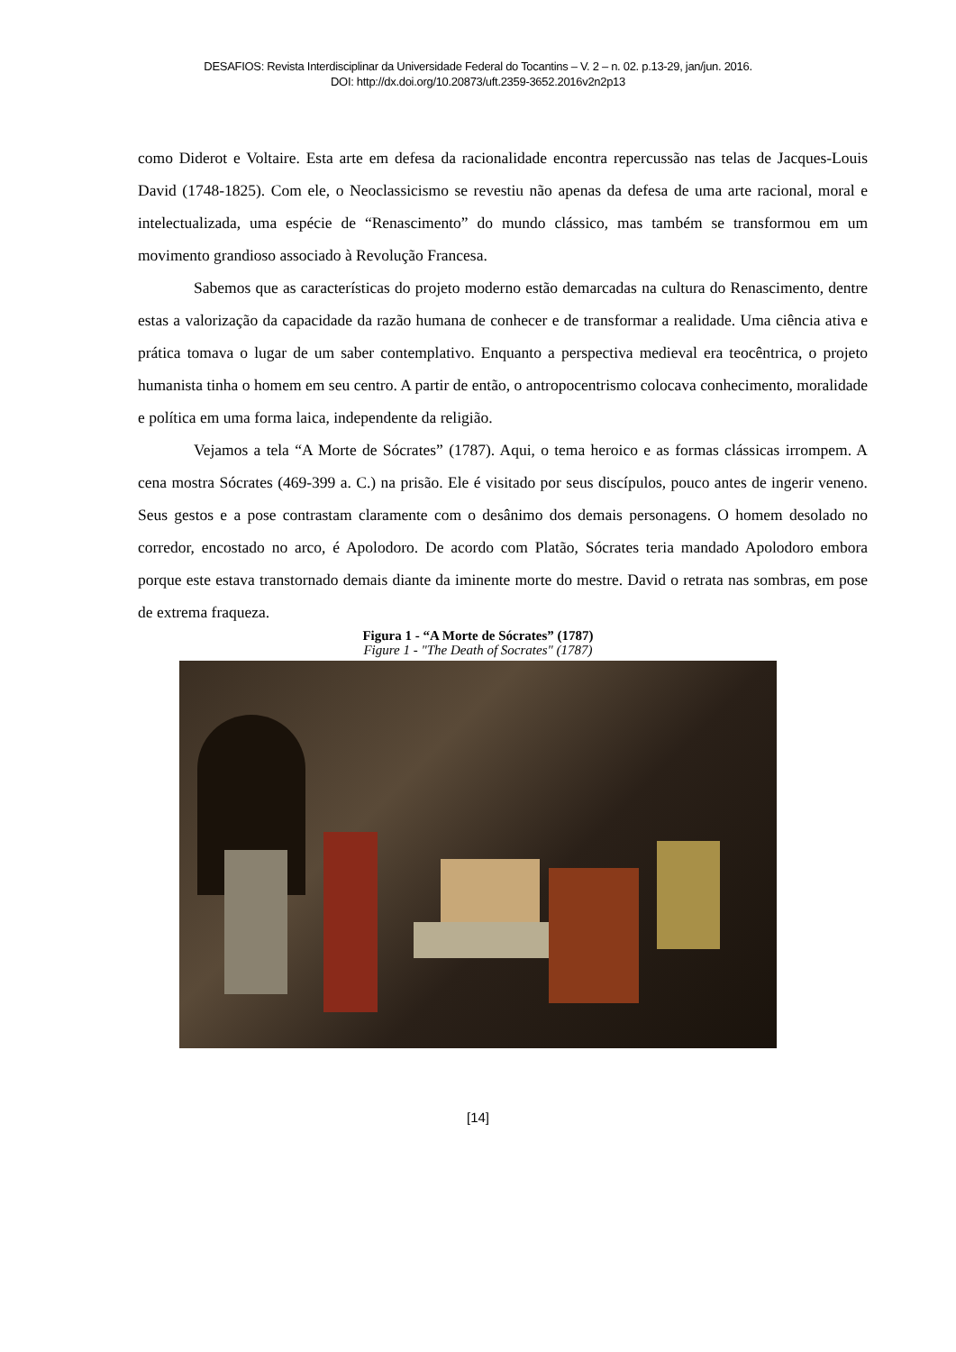DESAFIOS: Revista Interdisciplinar da Universidade Federal do Tocantins – V. 2 – n. 02. p.13-29, jan/jun. 2016.
DOI: http://dx.doi.org/10.20873/uft.2359-3652.2016v2n2p13
como Diderot e Voltaire. Esta arte em defesa da racionalidade encontra repercussão nas telas de Jacques-Louis David (1748-1825). Com ele, o Neoclassicismo se revestiu não apenas da defesa de uma arte racional, moral e intelectualizada, uma espécie de “Renascimento” do mundo clássico, mas também se transformou em um movimento grandioso associado à Revolução Francesa.
Sabemos que as características do projeto moderno estão demarcadas na cultura do Renascimento, dentre estas a valorização da capacidade da razão humana de conhecer e de transformar a realidade. Uma ciência ativa e prática tomava o lugar de um saber contemplativo. Enquanto a perspectiva medieval era teocêntrica, o projeto humanista tinha o homem em seu centro. A partir de então, o antropocentrismo colocava conhecimento, moralidade e política em uma forma laica, independente da religião.
Vejamos a tela “A Morte de Sócrates” (1787). Aqui, o tema heroico e as formas clássicas irrompem. A cena mostra Sócrates (469-399 a. C.) na prisão. Ele é visitado por seus discípulos, pouco antes de ingerir veneno. Seus gestos e a pose contrastam claramente com o desânimo dos demais personagens. O homem desolado no corredor, encostado no arco, é Apolodoro. De acordo com Platão, Sócrates teria mandado Apolodoro embora porque este estava transtornado demais diante da iminente morte do mestre. David o retrata nas sombras, em pose de extrema fraqueza.
Figura 1 - “A Morte de Sócrates” (1787)
Figure 1 - "The Death of Socrates" (1787)
[14]